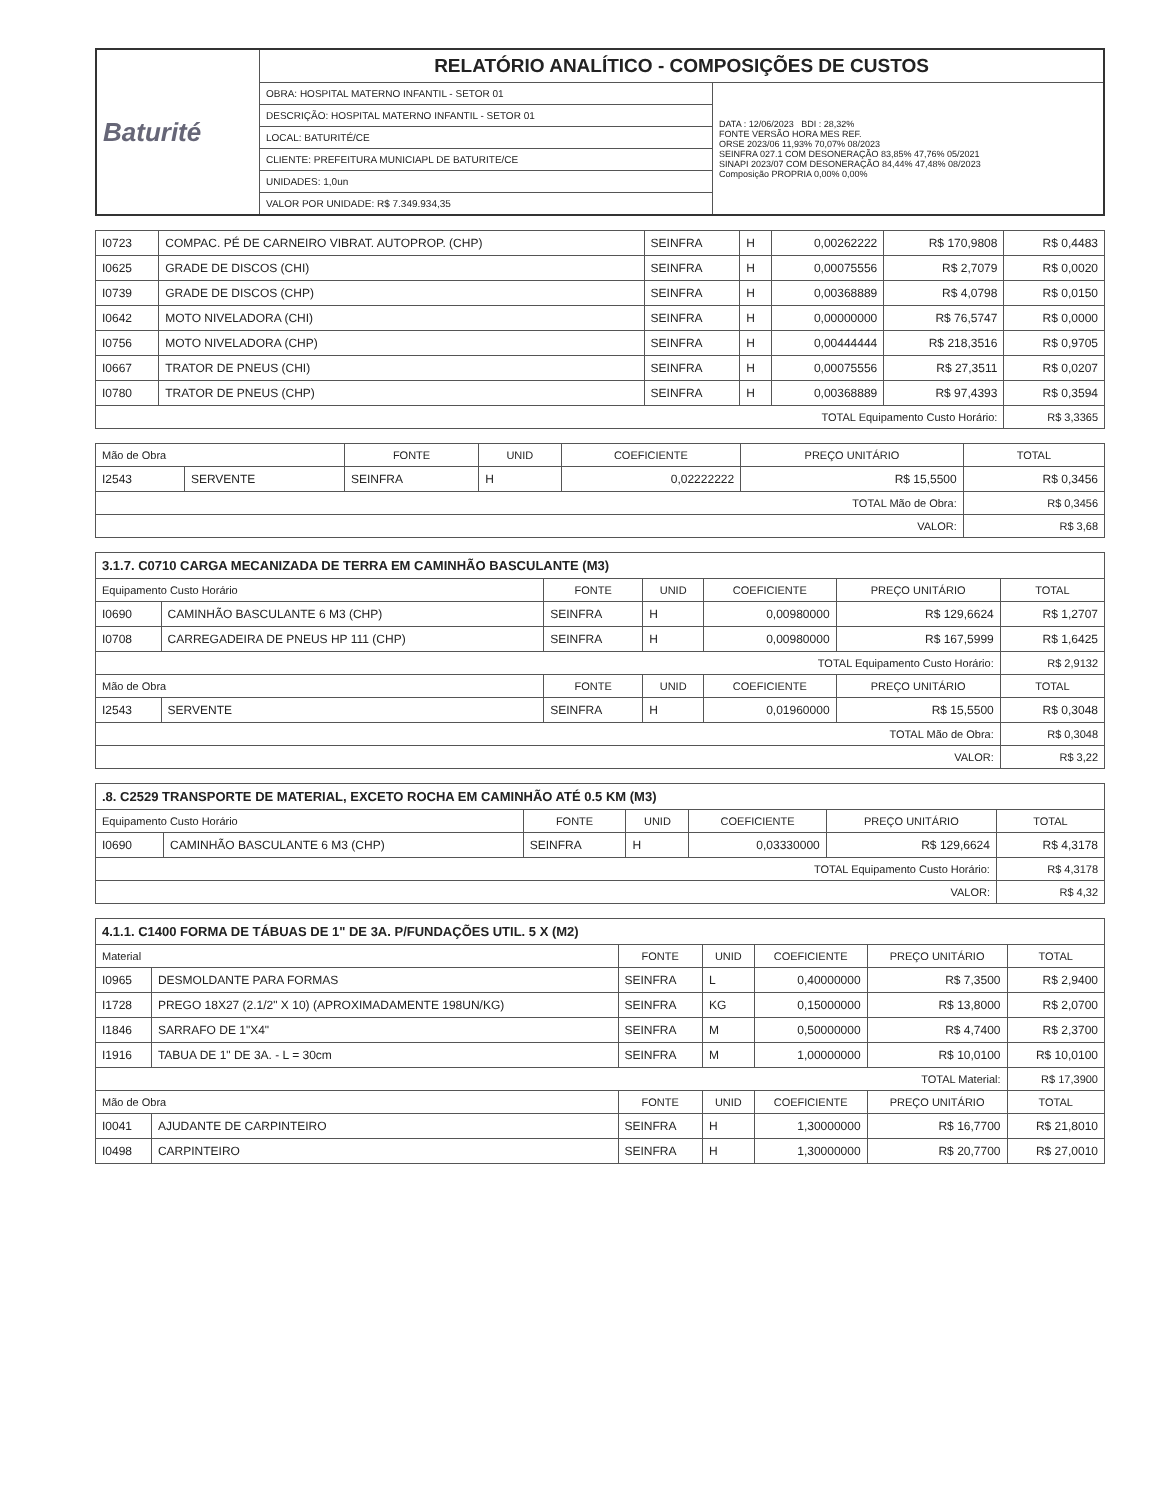| Baturité | RELATÓRIO ANALÍTICO - COMPOSIÇÕES DE CUSTOS | |
| | OBRA: HOSPITAL MATERNO INFANTIL - SETOR 01 | DATA : 12/06/2023 BDI : 28,32% FONTE VERSÃO HORA MES REF. ORSE 2023/06 11,93% 70,07% 08/2023 SEINFRA 027.1 COM DESONERAÇÃO 83,85% 47,76% 05/2021 SINAPI 2023/07 COM DESONERAÇÃO 84,44% 47,48% 08/2023 Composição PROPRIA 0,00% 0,00% |
| | DESCRIÇÃO: HOSPITAL MATERNO INFANTIL - SETOR 01 | |
| | LOCAL: BATURITÉ/CE | |
| | CLIENTE: PREFEITURA MUNICIAPL DE BATURITE/CE | |
| | UNIDADES: 1,0un | |
| | VALOR POR UNIDADE: R$ 7.349.934,35 | |
| I0723 | COMPAC. PÉ DE CARNEIRO VIBRAT. AUTOPROP. (CHP) | SEINFRA | H | 0,00262222 | R$ 170,9808 | R$ 0,4483 |
| I0625 | GRADE DE DISCOS (CHI) | SEINFRA | H | 0,00075556 | R$ 2,7079 | R$ 0,0020 |
| I0739 | GRADE DE DISCOS (CHP) | SEINFRA | H | 0,00368889 | R$ 4,0798 | R$ 0,0150 |
| I0642 | MOTO NIVELADORA (CHI) | SEINFRA | H | 0,00000000 | R$ 76,5747 | R$ 0,0000 |
| I0756 | MOTO NIVELADORA (CHP) | SEINFRA | H | 0,00444444 | R$ 218,3516 | R$ 0,9705 |
| I0667 | TRATOR DE PNEUS (CHI) | SEINFRA | H | 0,00075556 | R$ 27,3511 | R$ 0,0207 |
| I0780 | TRATOR DE PNEUS (CHP) | SEINFRA | H | 0,00368889 | R$ 97,4393 | R$ 0,3594 |
| TOTAL Equipamento Custo Horário: | | | | | | R$ 3,3365 |
| Mão de Obra | | FONTE | UNID | COEFICIENTE | PREÇO UNITÁRIO | TOTAL |
| --- | --- | --- | --- | --- | --- | --- |
| I2543 | SERVENTE | SEINFRA | H | 0,02222222 | R$ 15,5500 | R$ 0,3456 |
| TOTAL Mão de Obra: | | | | | | R$ 0,3456 |
| VALOR: | | | | | | R$ 3,68 |
| 3.1.7. C0710 CARGA MECANIZADA DE TERRA EM CAMINHÃO BASCULANTE (M3) | | | | | | |
| Equipamento Custo Horário | | FONTE | UNID | COEFICIENTE | PREÇO UNITÁRIO | TOTAL |
| I0690 | CAMINHÃO BASCULANTE 6 M3 (CHP) | SEINFRA | H | 0,00980000 | R$ 129,6624 | R$ 1,2707 |
| I0708 | CARREGADEIRA DE PNEUS HP 111 (CHP) | SEINFRA | H | 0,00980000 | R$ 167,5999 | R$ 1,6425 |
| TOTAL Equipamento Custo Horário: | | | | | | R$ 2,9132 |
| Mão de Obra | | FONTE | UNID | COEFICIENTE | PREÇO UNITÁRIO | TOTAL |
| I2543 | SERVENTE | SEINFRA | H | 0,01960000 | R$ 15,5500 | R$ 0,3048 |
| TOTAL Mão de Obra: | | | | | | R$ 0,3048 |
| VALOR: | | | | | | R$ 3,22 |
| .8. C2529 TRANSPORTE DE MATERIAL, EXCETO ROCHA EM CAMINHÃO ATÉ 0.5 KM (M3) | | | | | | |
| Equipamento Custo Horário | | FONTE | UNID | COEFICIENTE | PREÇO UNITÁRIO | TOTAL |
| I0690 | CAMINHÃO BASCULANTE 6 M3 (CHP) | SEINFRA | H | 0,03330000 | R$ 129,6624 | R$ 4,3178 |
| TOTAL Equipamento Custo Horário: | | | | | | R$ 4,3178 |
| VALOR: | | | | | | R$ 4,32 |
| 4.1.1. C1400 FORMA DE TÁBUAS DE 1" DE 3A. P/FUNDAÇÕES UTIL. 5 X (M2) | | | | | | |
| Material | | FONTE | UNID | COEFICIENTE | PREÇO UNITÁRIO | TOTAL |
| I0965 | DESMOLDANTE PARA FORMAS | SEINFRA | L | 0,40000000 | R$ 7,3500 | R$ 2,9400 |
| I1728 | PREGO 18X27 (2.1/2" X 10) (APROXIMADAMENTE 198UN/KG) | SEINFRA | KG | 0,15000000 | R$ 13,8000 | R$ 2,0700 |
| I1846 | SARRAFO DE 1"X4" | SEINFRA | M | 0,50000000 | R$ 4,7400 | R$ 2,3700 |
| I1916 | TABUA DE 1" DE 3A. - L = 30cm | SEINFRA | M | 1,00000000 | R$ 10,0100 | R$ 10,0100 |
| TOTAL Material: | | | | | | R$ 17,3900 |
| Mão de Obra | | FONTE | UNID | COEFICIENTE | PREÇO UNITÁRIO | TOTAL |
| I0041 | AJUDANTE DE CARPINTEIRO | SEINFRA | H | 1,30000000 | R$ 16,7700 | R$ 21,8010 |
| I0498 | CARPINTEIRO | SEINFRA | H | 1,30000000 | R$ 20,7700 | R$ 27,0010 |